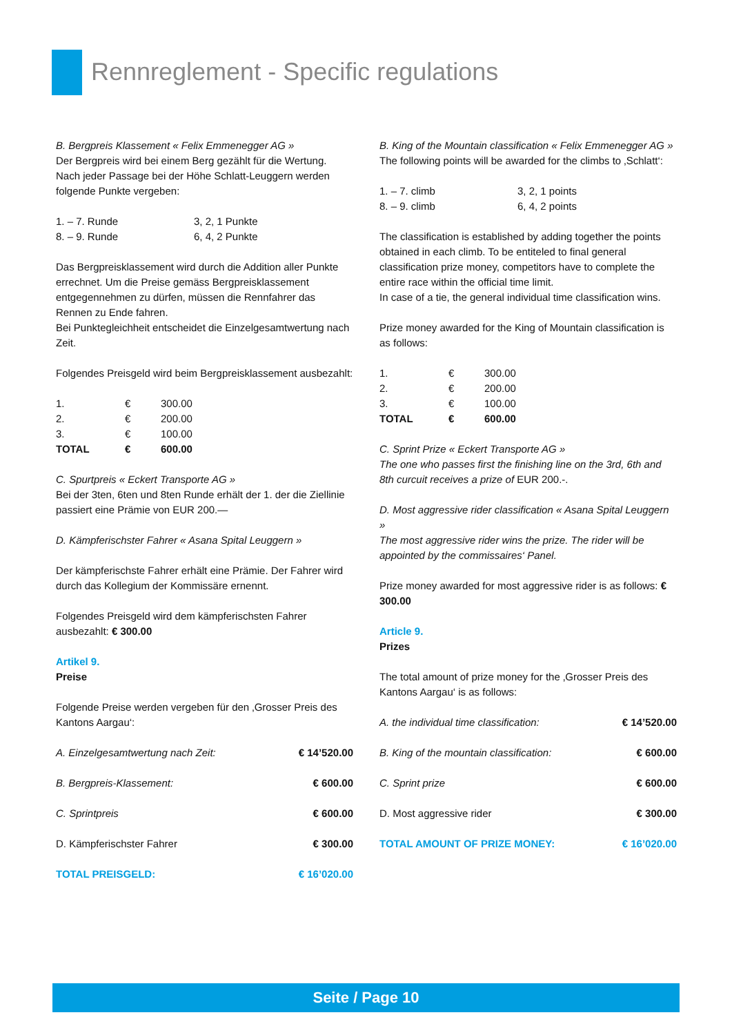Rennreglement - Specific regulations
B. Bergpreis Klassement « Felix Emmenegger AG »
Der Bergpreis wird bei einem Berg gezählt für die Wertung. Nach jeder Passage bei der Höhe Schlatt-Leuggern werden folgende Punkte vergeben:
| 1. – 7. Runde | 3, 2, 1 Punkte |
| 8. – 9. Runde | 6, 4, 2 Punkte |
Das Bergpreisklassement wird durch die Addition aller Punkte errechnet. Um die Preise gemäss Bergpreisklassement entgegennehmen zu dürfen, müssen die Rennfahrer das Rennen zu Ende fahren.
Bei Punktegleichheit entscheidet die Einzelgesamtwertung nach Zeit.
Folgendes Preisgeld wird beim Bergpreisklassement ausbezahlt:
| 1. | € | 300.00 |
| 2. | € | 200.00 |
| 3. | € | 100.00 |
| TOTAL | € | 600.00 |
C. Spurtpreis « Eckert Transporte AG »
Bei der 3ten, 6ten und 8ten Runde erhält der 1. der die Ziellinie passiert eine Prämie von EUR 200.—
D. Kämpferischster Fahrer « Asana Spital Leuggern »
Der kämpferischste Fahrer erhält eine Prämie. Der Fahrer wird durch das Kollegium der Kommissäre ernennt.
Folgendes Preisgeld wird dem kämpferischsten Fahrer ausbezahlt: € 300.00
Artikel 9.
Preise
Folgende Preise werden vergeben für den ‚Grosser Preis des Kantons Aargau‘:
| A. Einzelgesamtwertung nach Zeit: | € 14’520.00 |
| B. Bergpreis-Klassement: | € 600.00 |
| C. Sprintpreis | € 600.00 |
| D. Kämpferischster Fahrer | € 300.00 |
| TOTAL PREISGELD: | € 16’020.00 |
B. King of the Mountain classification « Felix Emmenegger AG »
The following points will be awarded for the climbs to ‚Schlatt‘:
| 1. – 7. climb | 3, 2, 1 points |
| 8. – 9. climb | 6, 4, 2 points |
The classification is established by adding together the points obtained in each climb. To be entiteled to final general classification prize money, competitors have to complete the entire race within the official time limit.
In case of a tie, the general individual time classification wins.
Prize money awarded for the King of Mountain classification is as follows:
| 1. | € | 300.00 |
| 2. | € | 200.00 |
| 3. | € | 100.00 |
| TOTAL | € | 600.00 |
C. Sprint Prize « Eckert Transporte AG »
The one who passes first the finishing line on the 3rd, 6th and 8th curcuit receives a prize of EUR 200.-.
D. Most aggressive rider classification « Asana Spital Leuggern »
The most aggressive rider wins the prize. The rider will be appointed by the commissaires‘ Panel.
Prize money awarded for most aggressive rider is as follows: € 300.00
Article 9.
Prizes
The total amount of prize money for the ‚Grosser Preis des Kantons Aargau‘ is as follows:
| A. the individual time classification: | € 14’520.00 |
| B. King of the mountain classification: | € 600.00 |
| C. Sprint prize | € 600.00 |
| D. Most aggressive rider | € 300.00 |
| TOTAL AMOUNT OF PRIZE MONEY: | € 16’020.00 |
Seite / Page 10